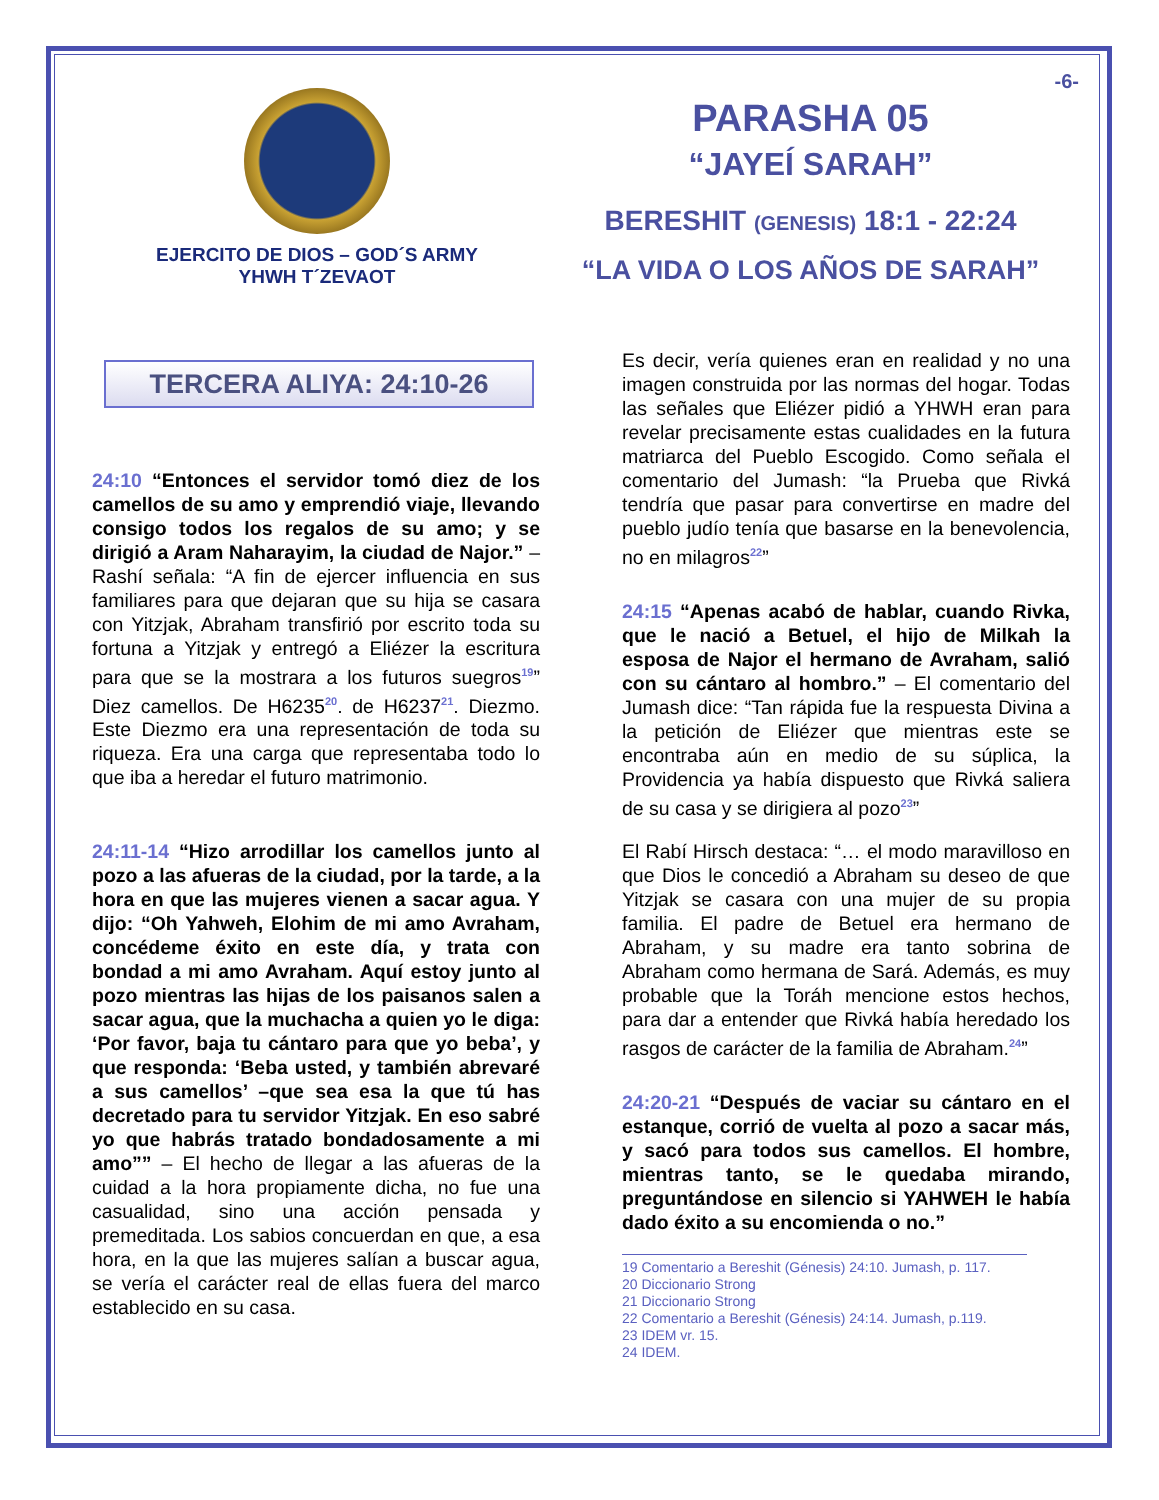EJERCITO DE DIOS – GOD´S ARMY
YHWH T´ZEVAOT
-6-
PARASHA 05
“JAYEÍ SARAH”
BERESHIT (GENESIS) 18:1 - 22:24
“LA VIDA O LOS AÑOS DE SARAH”
TERCERA ALIYA: 24:10-26
24:10 “Entonces el servidor tomó diez de los camellos de su amo y emprendió viaje, llevando consigo todos los regalos de su amo; y se dirigió a Aram Naharayim, la ciudad de Najor.” – Rashí señala: “A fin de ejercer influencia en sus familiares para que dejaran que su hija se casara con Yitzjak, Abraham transfirió por escrito toda su fortuna a Yitzjak y entregó a Eliézer la escritura para que se la mostrara a los futuros suegros<sup>19</sup>” Diez camellos. De H6235<sup>20</sup>. de H6237<sup>21</sup>. Diezmo. Este Diezmo era una representación de toda su riqueza. Era una carga que representaba todo lo que iba a heredar el futuro matrimonio.
24:11-14 “Hizo arrodillar los camellos junto al pozo a las afueras de la ciudad, por la tarde, a la hora en que las mujeres vienen a sacar agua. Y dijo: “Oh Yahweh, Elohim de mi amo Avraham, concédeme éxito en este día, y trata con bondad a mi amo Avraham. Aquí estoy junto al pozo mientras las hijas de los paisanos salen a sacar agua, que la muchacha a quien yo le diga: ‘Por favor, baja tu cántaro para que yo beba’, y que responda: ‘Beba usted, y también abrevaré a sus camellos’ –que sea esa la que tú has decretado para tu servidor Yitzjak. En eso sabré yo que habrás tratado bondadosamente a mi amo”” – El hecho de llegar a las afueras de la cuidad a la hora propiamente dicha, no fue una casualidad, sino una acción pensada y premeditada. Los sabios concuerdan en que, a esa hora, en la que las mujeres salían a buscar agua, se vería el carácter real de ellas fuera del marco establecido en su casa.
Es decir, vería quienes eran en realidad y no una imagen construida por las normas del hogar. Todas las señales que Eliézer pidió a YHWH eran para revelar precisamente estas cualidades en la futura matriarca del Pueblo Escogido. Como señala el comentario del Jumash: “la Prueba que Rivká tendría que pasar para convertirse en madre del pueblo judío tenía que basarse en la benevolencia, no en milagros<sup>22</sup>”
24:15 “Apenas acabó de hablar, cuando Rivka, que le nació a Betuel, el hijo de Milkah la esposa de Najor el hermano de Avraham, salió con su cántaro al hombro.” – El comentario del Jumash dice: “Tan rápida fue la respuesta Divina a la petición de Eliézer que mientras este se encontraba aún en medio de su súplica, la Providencia ya había dispuesto que Rivká saliera de su casa y se dirigiera al pozo<sup>23</sup>”
El Rabí Hirsch destaca: “… el modo maravilloso en que Dios le concedió a Abraham su deseo de que Yitzjak se casara con una mujer de su propia familia. El padre de Betuel era hermano de Abraham, y su madre era tanto sobrina de Abraham como hermana de Sará. Además, es muy probable que la Toráh mencione estos hechos, para dar a entender que Rivká había heredado los rasgos de carácter de la familia de Abraham.<sup>24</sup>”
24:20-21 “Después de vaciar su cántaro en el estanque, corrió de vuelta al pozo a sacar más, y sacó para todos sus camellos. El hombre, mientras tanto, se le quedaba mirando, preguntándose en silencio si YAHWEH le había dado éxito a su encomienda o no.”
19 Comentario a Bereshit (Génesis) 24:10. Jumash, p. 117.
20 Diccionario Strong
21 Diccionario Strong
22 Comentario a Bereshit (Génesis) 24:14. Jumash, p.119.
23 IDEM vr. 15.
24 IDEM.